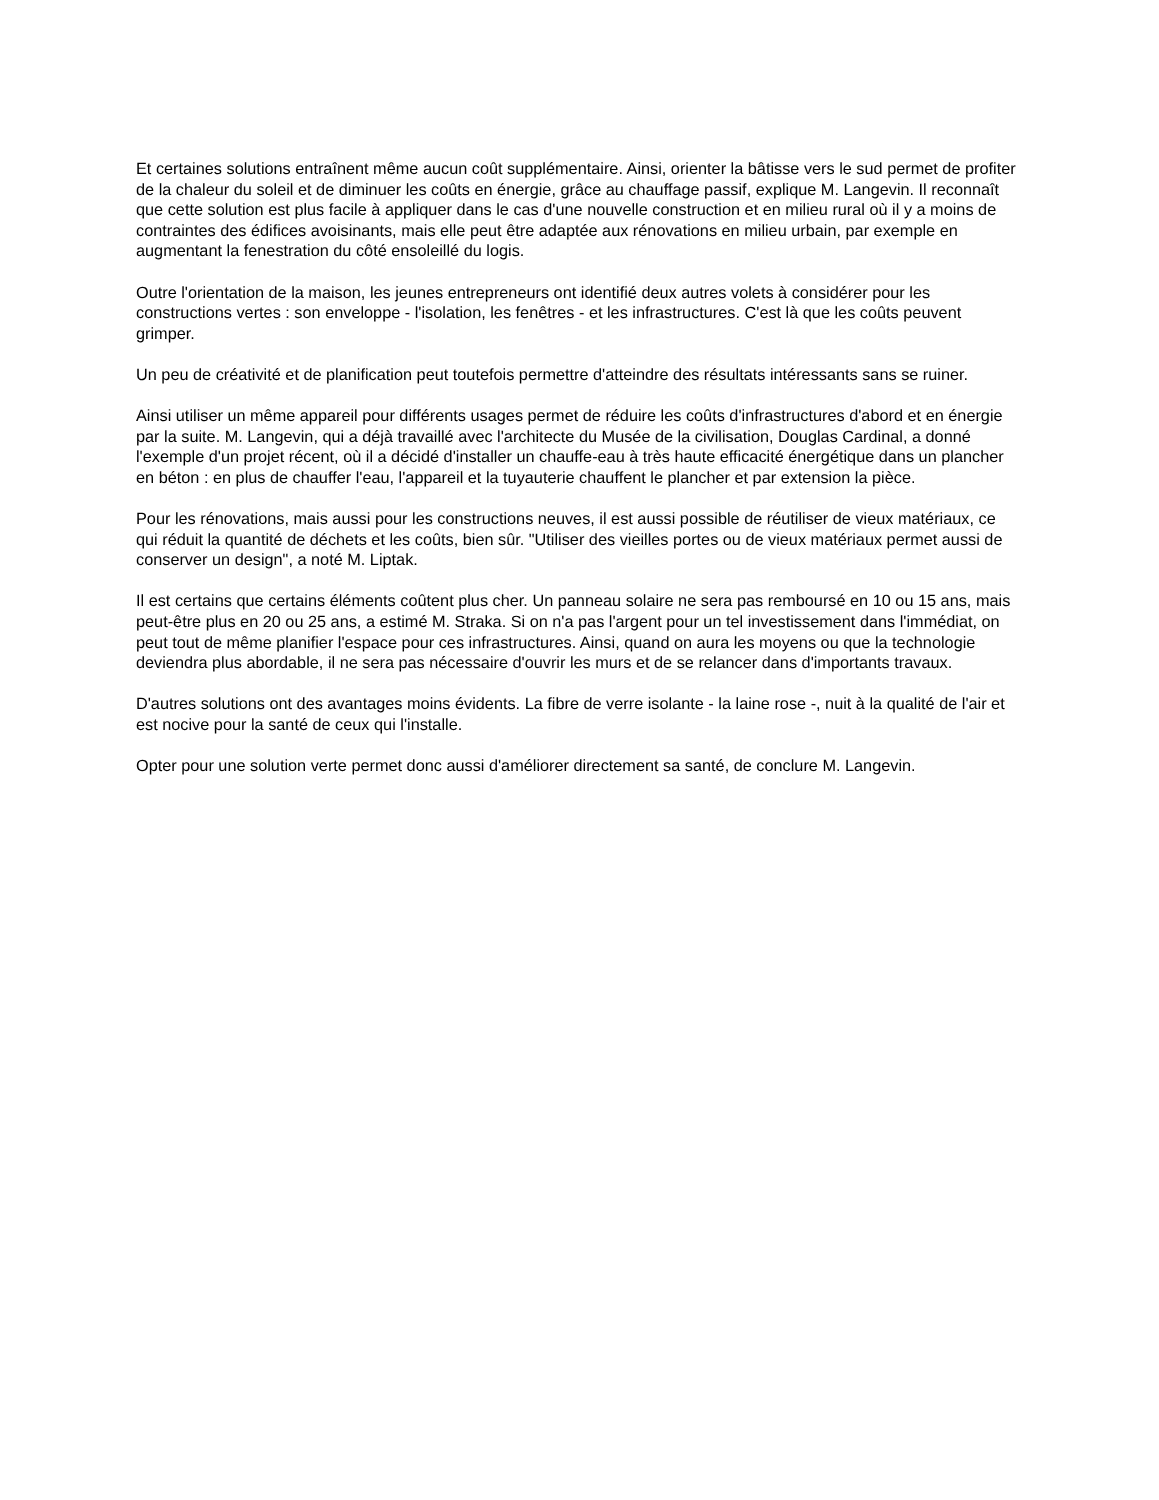Et certaines solutions entraînent même aucun coût supplémentaire. Ainsi, orienter la bâtisse vers le sud permet de profiter de la chaleur du soleil et de diminuer les coûts en énergie, grâce au chauffage passif, explique M. Langevin. Il reconnaît que cette solution est plus facile à appliquer dans le cas d'une nouvelle construction et en milieu rural où il y a moins de contraintes des édifices avoisinants, mais elle peut être adaptée aux rénovations en milieu urbain, par exemple en augmentant la fenestration du côté ensoleillé du logis.
Outre l'orientation de la maison, les jeunes entrepreneurs ont identifié deux autres volets à considérer pour les constructions vertes : son enveloppe - l'isolation, les fenêtres - et les infrastructures. C'est là que les coûts peuvent grimper.
Un peu de créativité et de planification peut toutefois permettre d'atteindre des résultats intéressants sans se ruiner.
Ainsi utiliser un même appareil pour différents usages permet de réduire les coûts d'infrastructures d'abord et en énergie par la suite. M. Langevin, qui a déjà travaillé avec l'architecte du Musée de la civilisation, Douglas Cardinal, a donné l'exemple d'un projet récent, où il a décidé d'installer un chauffe-eau à très haute efficacité énergétique dans un plancher en béton : en plus de chauffer l'eau, l'appareil et la tuyauterie chauffent le plancher et par extension la pièce.
Pour les rénovations, mais aussi pour les constructions neuves, il est aussi possible de réutiliser de vieux matériaux, ce qui réduit la quantité de déchets et les coûts, bien sûr. "Utiliser des vieilles portes ou de vieux matériaux permet aussi de conserver un design", a noté M. Liptak.
Il est certains que certains éléments coûtent plus cher. Un panneau solaire ne sera pas remboursé en 10 ou 15 ans, mais peut-être plus en 20 ou 25 ans, a estimé M. Straka. Si on n'a pas l'argent pour un tel investissement dans l'immédiat, on peut tout de même planifier l'espace pour ces infrastructures. Ainsi, quand on aura les moyens ou que la technologie deviendra plus abordable, il ne sera pas nécessaire d'ouvrir les murs et de se relancer dans d'importants travaux.
D'autres solutions ont des avantages moins évidents. La fibre de verre isolante - la laine rose -, nuit à la qualité de l'air et est nocive pour la santé de ceux qui l'installe.
Opter pour une solution verte permet donc aussi d'améliorer directement sa santé, de conclure M. Langevin.